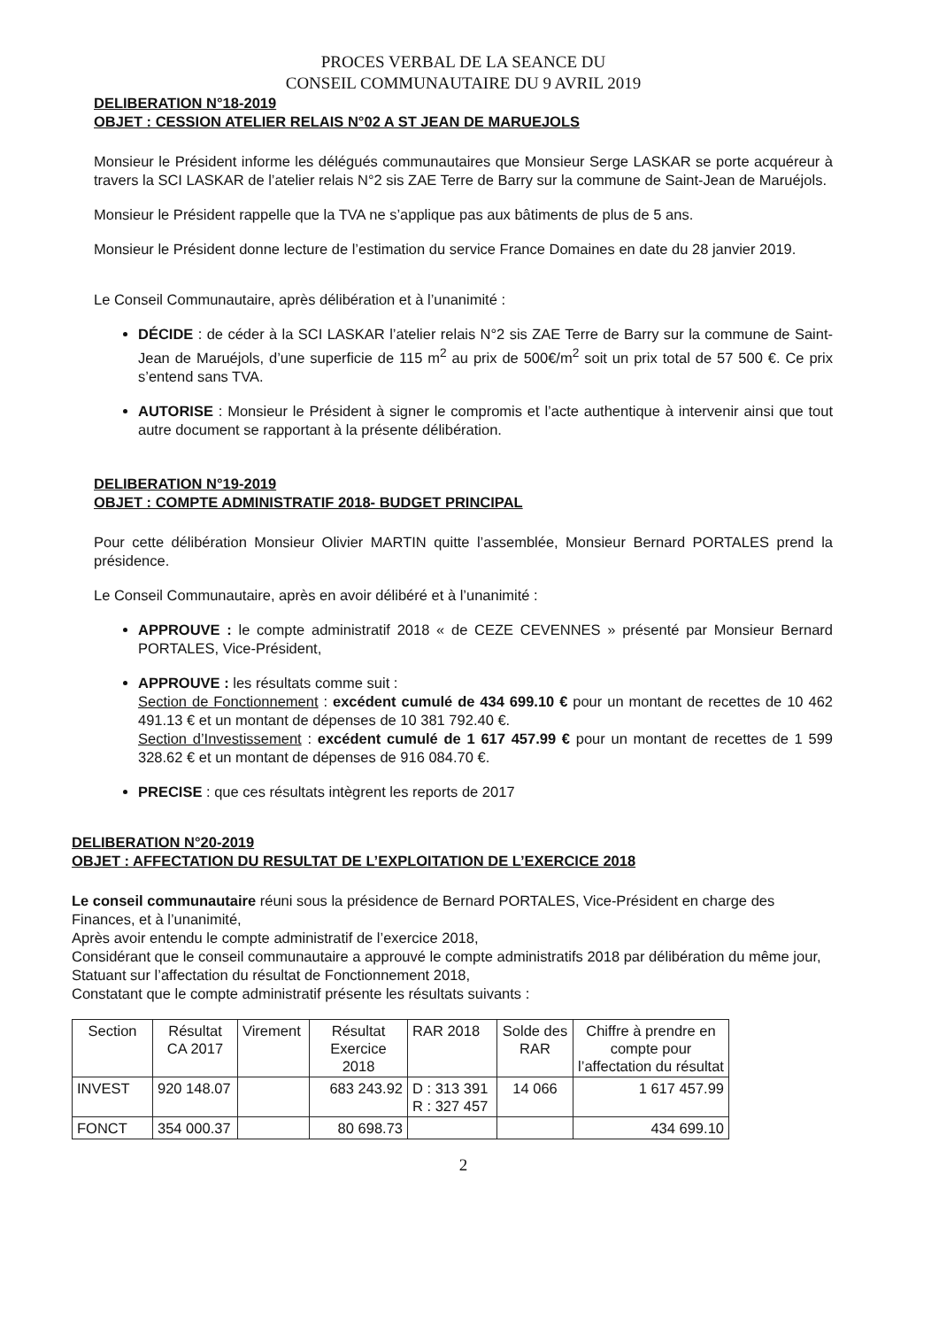PROCES VERBAL DE LA SEANCE DU
CONSEIL COMMUNAUTAIRE DU 9 AVRIL 2019
DELIBERATION N°18-2019
OBJET : CESSION ATELIER RELAIS N°02 A ST JEAN DE MARUEJOLS
Monsieur le Président informe les délégués communautaires que Monsieur Serge LASKAR se porte acquéreur à travers la SCI LASKAR de l’atelier relais N°2 sis ZAE Terre de Barry sur la commune de Saint-Jean de Maruéjols.
Monsieur le Président rappelle que la TVA ne s’applique pas aux bâtiments de plus de 5 ans.
Monsieur le Président donne lecture de l’estimation du service France Domaines en date du 28 janvier 2019.
Le Conseil Communautaire, après délibération et à l’unanimité :
DÉCIDE : de céder à la SCI LASKAR l’atelier relais N°2 sis ZAE Terre de Barry sur la commune de Saint-Jean de Maruéjols, d’une superficie de 115 m<sup>2</sup> au prix de 500€/m<sup>2</sup> soit un prix total de 57 500 €. Ce prix s’entend sans TVA.
AUTORISE : Monsieur le Président à signer le compromis et l’acte authentique à intervenir ainsi que tout autre document se rapportant à la présente délibération.
DELIBERATION N°19-2019
OBJET : COMPTE ADMINISTRATIF 2018- BUDGET PRINCIPAL
Pour cette délibération Monsieur Olivier MARTIN quitte l’assemblée, Monsieur Bernard PORTALES prend la présidence.
Le Conseil Communautaire, après en avoir délibéré et à l’unanimité :
APPROUVE : le compte administratif 2018 « de CEZE CEVENNES » présenté par Monsieur Bernard PORTALES, Vice-Président,
APPROUVE : les résultats comme suit :
Section de Fonctionnement : excédent cumulé de 434 699.10 € pour un montant de recettes de 10 462 491.13 € et un montant de dépenses de 10 381 792.40 €.
Section d’Investissement : excédent cumulé de 1 617 457.99 € pour un montant de recettes de 1 599 328.62 € et un montant de dépenses de 916 084.70 €.
PRECISE : que ces résultats intègrent les reports de 2017
DELIBERATION N°20-2019
OBJET : AFFECTATION DU RESULTAT DE L’EXPLOITATION DE L’EXERCICE 2018
Le conseil communautaire réuni sous la présidence de Bernard PORTALES, Vice-Président en charge des Finances, et à l’unanimité,
Après avoir entendu le compte administratif de l’exercice 2018,
Considérant que le conseil communautaire a approuvé le compte administratifs 2018 par délibération du même jour,
Statuant sur l’affectation du résultat de Fonctionnement 2018,
Constatant que le compte administratif présente les résultats suivants :
| Section | Résultat CA 2017 | Virement | Résultat Exercice 2018 | RAR 2018 | Solde des RAR | Chiffre à prendre en compte pour l’affectation du résultat |
| INVEST | 920 148.07 | | 683 243.92 | D : 313 391 R : 327 457 | 14 066 | 1 617 457.99 |
| FONCT | 354 000.37 | | 80 698.73 | | | 434 699.10 |
2